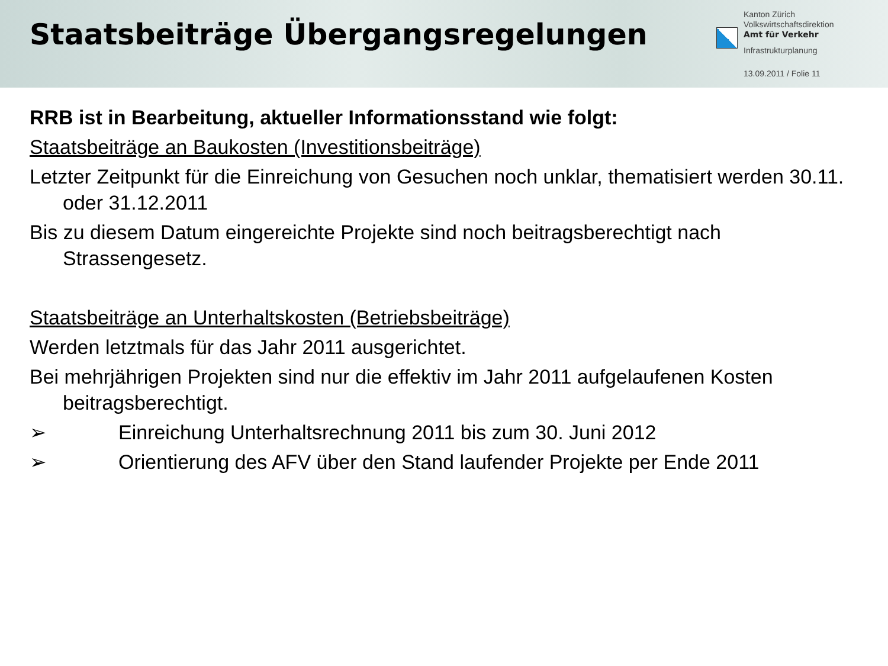Staatsbeiträge Übergangsregelungen
Kanton Zürich
Volkswirtschaftsdirektion
Amt für Verkehr
Infrastrukturplanung
13.09.2011 / Folie 11
RRB ist in Bearbeitung, aktueller Informationsstand wie folgt:
Staatsbeiträge an Baukosten (Investitionsbeiträge)
Letzter Zeitpunkt für die Einreichung von Gesuchen noch unklar, thematisiert werden 30.11. oder 31.12.2011
Bis zu diesem Datum eingereichte Projekte sind noch beitragsberechtigt nach Strassengesetz.
Staatsbeiträge an Unterhaltskosten (Betriebsbeiträge)
Werden letztmals für das Jahr 2011 ausgerichtet.
Bei mehrjährigen Projekten sind nur die effektiv im Jahr 2011 aufgelaufenen Kosten beitragsberechtigt.
➢ Einreichung Unterhaltsrechnung 2011 bis zum 30. Juni 2012
➢ Orientierung des AFV über den Stand laufender Projekte per Ende 2011